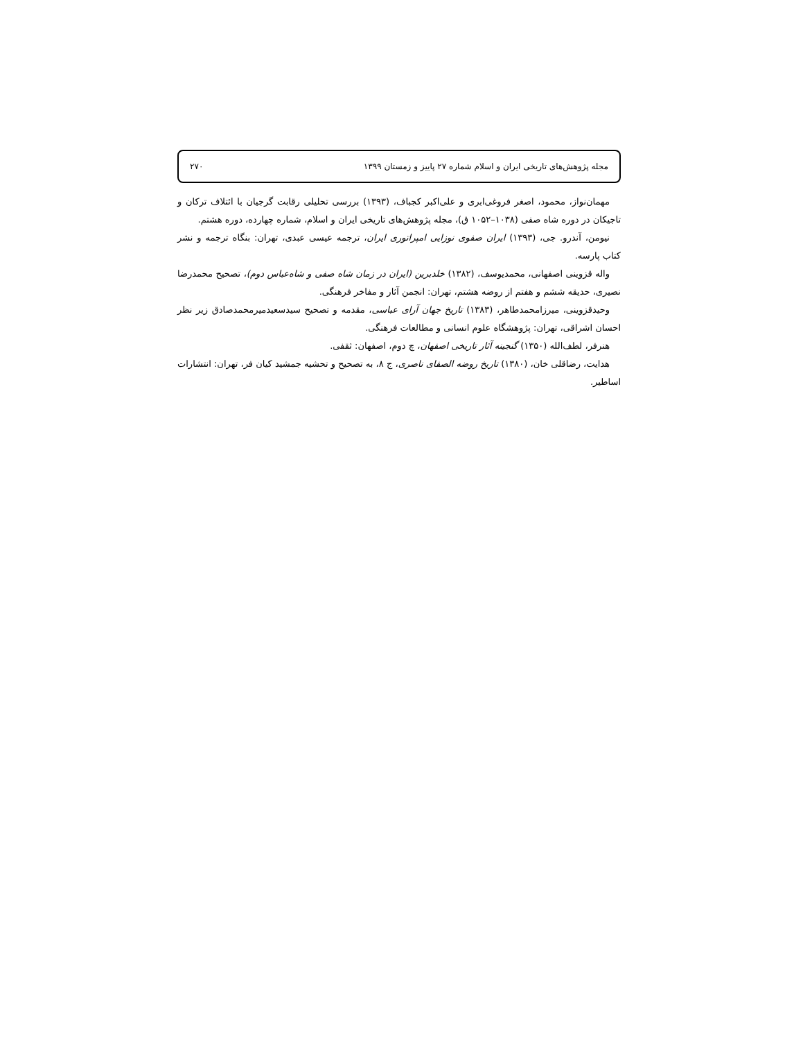مجله پژوهش‌های تاریخی ایران و اسلام شماره ۲۷ پاییز و زمستان ۱۳۹۹ ۲۷۰
مهمان‌نواز، محمود، اصغر فروغی‌ابری و علی‌اکبر کجباف، (۱۳۹۳) بررسی تحلیلی رقابت گرجیان با ائتلاف ترکان و تاجیکان در دوره شاه صفی (۱۰۳۸–۱۰۵۲ ق)، مجله پژوهش‌های تاریخی ایران و اسلام، شماره چهارده، دوره هشتم.
نیومن، آندرو. جی، (۱۳۹۳) ایران صفوی نوزایی امپراتوری ایران، ترجمه عیسی عبدی، تهران: بنگاه ترجمه و نشر کتاب پارسه.
واله قزوینی اصفهانی، محمدیوسف، (۱۳۸۲) خلدبرین (ایران در زمان شاه صفی و شاه‌عباس دوم)، تصحیح محمدرضا نصیری، حدیقه ششم و هفتم از روضه هشتم، تهران: انجمن آثار و مفاخر فرهنگی.
وحیدقزوینی، میرزامحمدطاهر، (۱۳۸۳) تاریخ جهان آرای عباسی، مقدمه و تصحیح سیدسعیدمیرمحمدصادق زیر نظر احسان اشراقی، تهران: پژوهشگاه علوم انسانی و مطالعات فرهنگی.
هنرفر، لطف‌الله (۱۳۵۰) گنجینه آثار تاریخی اصفهان، چ دوم، اصفهان: ثقفی.
هدایت، رضاقلی خان، (۱۳۸۰) تاریخ روضه الصفای ناصری، ج ۸، به تصحیح و تحشیه جمشید کیان فر، تهران: انتشارات اساطیر.